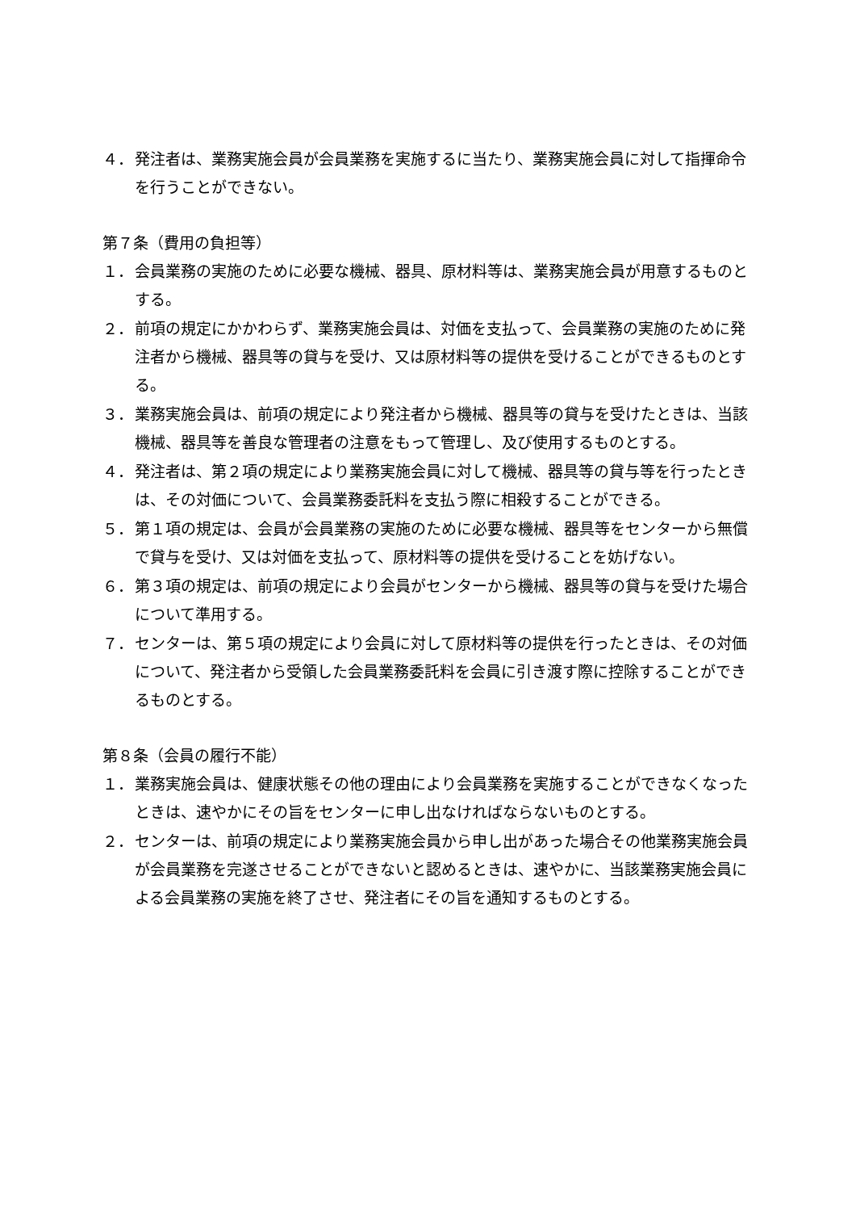４． 発注者は、業務実施会員が会員業務を実施するに当たり、業務実施会員に対して指揮命令を行うことができない。
第７条（費用の負担等）
１． 会員業務の実施のために必要な機械、器具、原材料等は、業務実施会員が用意するものとする。
２． 前項の規定にかかわらず、業務実施会員は、対価を支払って、会員業務の実施のために発注者から機械、器具等の貸与を受け、又は原材料等の提供を受けることができるものとする。
３． 業務実施会員は、前項の規定により発注者から機械、器具等の貸与を受けたときは、当該機械、器具等を善良な管理者の注意をもって管理し、及び使用するものとする。
４． 発注者は、第２項の規定により業務実施会員に対して機械、器具等の貸与等を行ったときは、その対価について、会員業務委託料を支払う際に相殺することができる。
５． 第１項の規定は、会員が会員業務の実施のために必要な機械、器具等をセンターから無償で貸与を受け、又は対価を支払って、原材料等の提供を受けることを妨げない。
６． 第３項の規定は、前項の規定により会員がセンターから機械、器具等の貸与を受けた場合について準用する。
７． センターは、第５項の規定により会員に対して原材料等の提供を行ったときは、その対価について、発注者から受領した会員業務委託料を会員に引き渡す際に控除することができるものとする。
第８条（会員の履行不能）
１． 業務実施会員は、健康状態その他の理由により会員業務を実施することができなくなったときは、速やかにその旨をセンターに申し出なければならないものとする。
２． センターは、前項の規定により業務実施会員から申し出があった場合その他業務実施会員が会員業務を完遂させることができないと認めるときは、速やかに、当該業務実施会員による会員業務の実施を終了させ、発注者にその旨を通知するものとする。